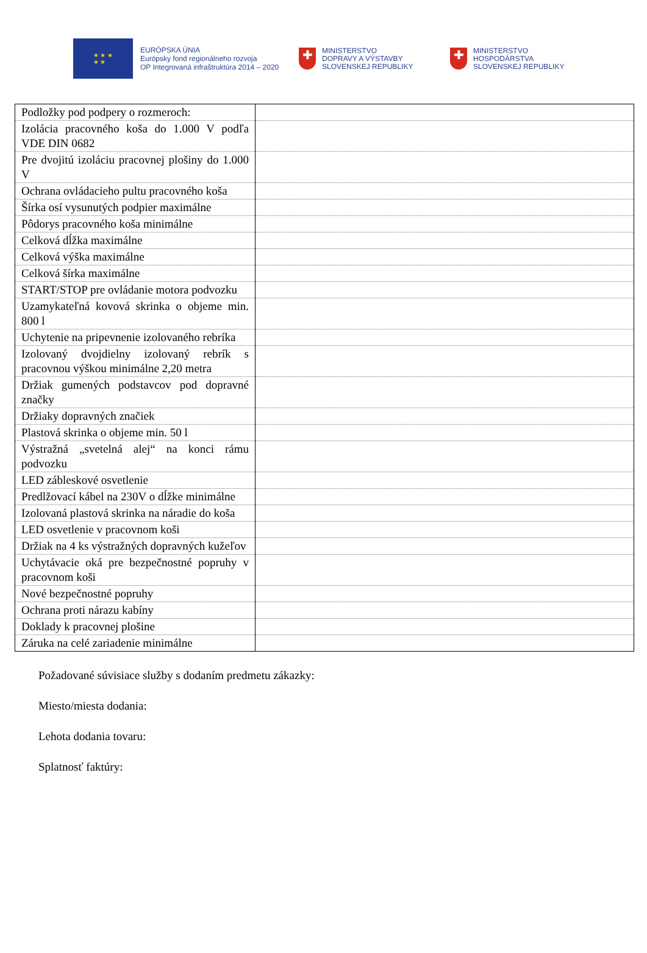★ ★ ★
★ ★
EURÓPSKA ÚNIA
Európsky fond regionálneho rozvoja
OP Integrovaná infraštruktúra 2014 – 2020
✚
MINISTERSTVO
DOPRAVY A VÝSTAVBY
SLOVENSKEJ REPUBLIKY
✚
MINISTERSTVO
HOSPODÁRSTVA
SLOVENSKEJ REPUBLIKY
| Podložky pod podpery o rozmeroch: | |
| Izolácia pracovného koša do 1.000 V podľa VDE DIN 0682 | |
| Pre dvojitú izoláciu pracovnej plošiny do 1.000 V | |
| Ochrana ovládacieho pultu pracovného koša | |
| Šírka osí vysunutých podpier maximálne | |
| Pôdorys pracovného koša minimálne | |
| Celková dĺžka maximálne | |
| Celková výška maximálne | |
| Celková šírka maximálne | |
| START/STOP pre ovládanie motora podvozku | |
| Uzamykateľná kovová skrinka o objeme min. 800 l | |
| Uchytenie na pripevnenie izolovaného rebríka | |
| Izolovaný dvojdielny izolovaný rebrík s pracovnou výškou minimálne 2,20 metra | |
| Držiak gumených podstavcov pod dopravné značky | |
| Držiaky dopravných značiek | |
| Plastová skrinka o objeme min. 50 l | |
| Výstražná „svetelná alej“ na konci rámu podvozku | |
| LED zábleskové osvetlenie | |
| Predlžovací kábel na 230V o dĺžke minimálne | |
| Izolovaná plastová skrinka na náradie do koša | |
| LED osvetlenie v pracovnom koši | |
| Držiak na 4 ks výstražných dopravných kužeľov | |
| Uchytávacie oká pre bezpečnostné popruhy v pracovnom koši | |
| Nové bezpečnostné popruhy | |
| Ochrana proti nárazu kabíny | |
| Doklady k pracovnej plošine | |
| Záruka na celé zariadenie minimálne | |
Požadované súvisiace služby s dodaním predmetu zákazky:
Miesto/miesta dodania:
Lehota dodania tovaru:
Splatnosť faktúry: